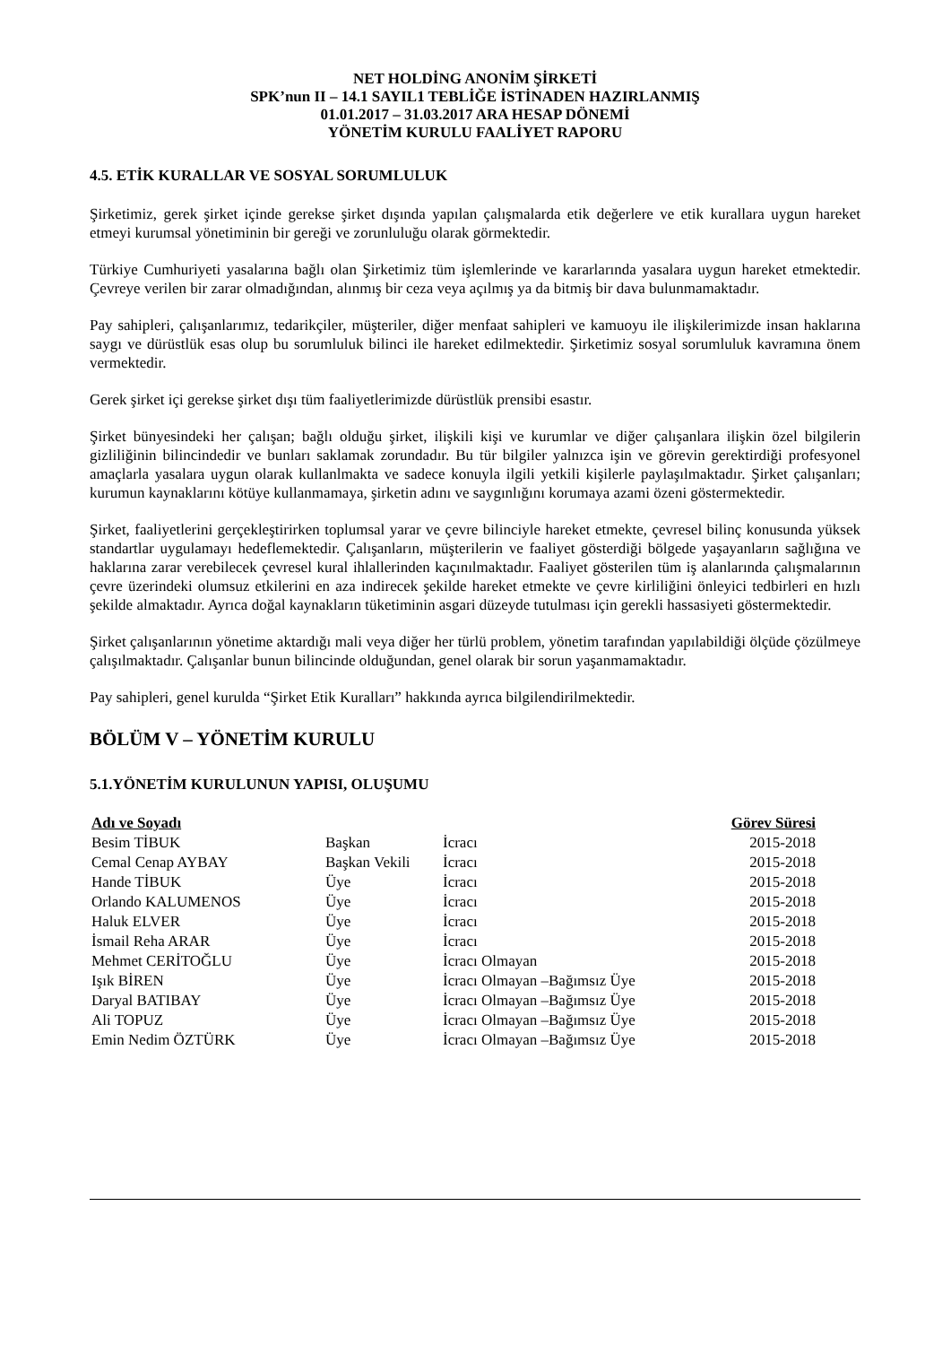NET HOLDİNG ANONİM ŞİRKETİ
SPK’nun II – 14.1 SAYIL1 TEBLİĞE İSTİNADEN HAZIRLANMIŞ
01.01.2017 – 31.03.2017 ARA HESAP DÖNEMİ
YÖNETİM KURULU FAALİYET RAPORU
4.5. ETİK KURALLAR VE SOSYAL SORUMLULUK
Şirketimiz, gerek şirket içinde gerekse şirket dışında yapılan çalışmalarda etik değerlere ve etik kurallara uygun hareket etmeyi kurumsal yönetiminin bir gereği ve zorunluluğu olarak görmektedir.
Türkiye Cumhuriyeti yasalarına bağlı olan Şirketimiz tüm işlemlerinde ve kararlarında yasalara uygun hareket etmektedir. Çevreye verilen bir zarar olmadığından, alınmış bir ceza veya açılmış ya da bitmiş bir dava bulunmamaktadır.
Pay sahipleri, çalışanlarımız, tedarikçiler, müşteriler, diğer menfaat sahipleri ve kamuoyu ile ilişkilerimizde insan haklarına saygı ve dürüstlük esas olup bu sorumluluk bilinci ile hareket edilmektedir. Şirketimiz sosyal sorumluluk kavramına önem vermektedir.
Gerek şirket içi gerekse şirket dışı tüm faaliyetlerimizde dürüstlük prensibi esastır.
Şirket bünyesindeki her çalışan; bağlı olduğu şirket, ilişkili kişi ve kurumlar ve diğer çalışanlara ilişkin özel bilgilerin gizliliğinin bilincindedir ve bunları saklamak zorundadır. Bu tür bilgiler yalnızca işin ve görevin gerektirdiği profesyonel amaçlarla yasalara uygun olarak kullanlmakta ve sadece konuyla ilgili yetkili kişilerle paylaşılmaktadır. Şirket çalışanları; kurumun kaynaklarını kötüye kullanmamaya, şirketin adını ve saygınlığını korumaya azami özeni göstermektedir.
Şirket, faaliyetlerini gerçekleştirirken toplumsal yarar ve çevre bilinciyle hareket etmekte, çevresel bilinç konusunda yüksek standartlar uygulamayı hedeflemektedir. Çalışanların, müşterilerin ve faaliyet gösterdiği bölgede yaşayanların sağlığına ve haklarına zarar verebilecek çevresel kural ihlallerinden kaçınılmaktadır. Faaliyet gösterilen tüm iş alanlarında çalışmalarının çevre üzerindeki olumsuz etkilerini en aza indirecek şekilde hareket etmekte ve çevre kirliliğini önleyici tedbirleri en hızlı şekilde almaktadır. Ayrıca doğal kaynakların tüketiminin asgari düzeyde tutulması için gerekli hassasiyeti göstermektedir.
Şirket çalışanlarının yönetime aktardığı mali veya diğer her türlü problem, yönetim tarafından yapılabildiği ölçüde çözülmeye çalışılmaktadır. Çalışanlar bunun bilincinde olduğundan, genel olarak bir sorun yaşanmamaktadır.
Pay sahipleri, genel kurulda “Şirket Etik Kuralları” hakkında ayrıca bilgilendirilmektedir.
BÖLÜM V – YÖNETİM KURULU
5.1.YÖNETİM KURULUNUN YAPISI, OLUŞUMU
| Adı ve Soyadı | | | Görev Süresi |
| --- | --- | --- | --- |
| Besim TİBUK | Başkan | İcracı | 2015-2018 |
| Cemal Cenap AYBAY | Başkan Vekili | İcracı | 2015-2018 |
| Hande TİBUK | Üye | İcracı | 2015-2018 |
| Orlando KALUMENOS | Üye | İcracı | 2015-2018 |
| Haluk ELVER | Üye | İcracı | 2015-2018 |
| İsmail Reha ARAR | Üye | İcracı | 2015-2018 |
| Mehmet CERİTOĞLU | Üye | İcracı Olmayan | 2015-2018 |
| Işık BİREN | Üye | İcracı Olmayan –Bağımsız Üye | 2015-2018 |
| Daryal BATIBAY | Üye | İcracı Olmayan –Bağımsız Üye | 2015-2018 |
| Ali TOPUZ | Üye | İcracı Olmayan –Bağımsız Üye | 2015-2018 |
| Emin Nedim ÖZTÜRK | Üye | İcracı Olmayan –Bağımsız Üye | 2015-2018 |